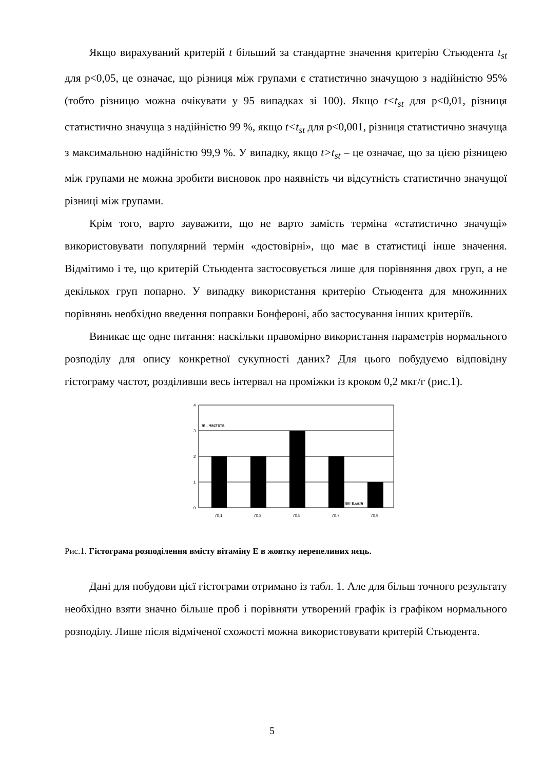Якщо вирахуваний критерій t більший за стандартне значення критерію Стьюдента t<sub>st</sub> для p<0,05, це означає, що різниця між групами є статистично значущою з надійністю 95% (тобто різницю можна очікувати у 95 випадках зі 100). Якщо t<t<sub>st</sub> для p<0,01, різниця статистично значуща з надійністю 99 %, якщо t<t<sub>st</sub> для p<0,001, різниця статистично значуща з максимальною надійністю 99,9 %. У випадку, якщо t>t<sub>st</sub> – це означає, що за цією різницею між групами не можна зробити висновок про наявність чи відсутність статистично значущої різниці між групами.
Крім того, варто зауважити, що не варто замість терміна «статистично значущі» використовувати популярний термін «достовірні», що має в статистиці інше значення. Відмітимо і те, що критерій Стьюдента застосовується лише для порівняння двох груп, а не декількох груп попарно. У випадку використання критерію Стьюдента для множинних порівнянь необхідно введення поправки Бонфероні, або застосування інших критеріїв.
Виникає ще одне питання: наскільки правомірно використання параметрів нормального розподілу для опису конкретної сукупності даних? Для цього побудуємо відповідну гістограму частот, розділивши весь інтервал на проміжки із кроком 0,2 мкг/г (рис.1).
4
3
2
1
0
m , частота
Віт Е,мкг/г
70,1
70,3
70,5
70,7
70,9
Рис.1. Гістограма розподілення вмісту вітаміну Е в жовтку перепелиних яєць.
Дані для побудови цієї гістограми отримано із табл. 1. Але для більш точного результату необхідно взяти значно більше проб і порівняти утворений графік із графіком нормального розподілу. Лише після відміченої схожості можна використовувати критерій Стьюдента.
5